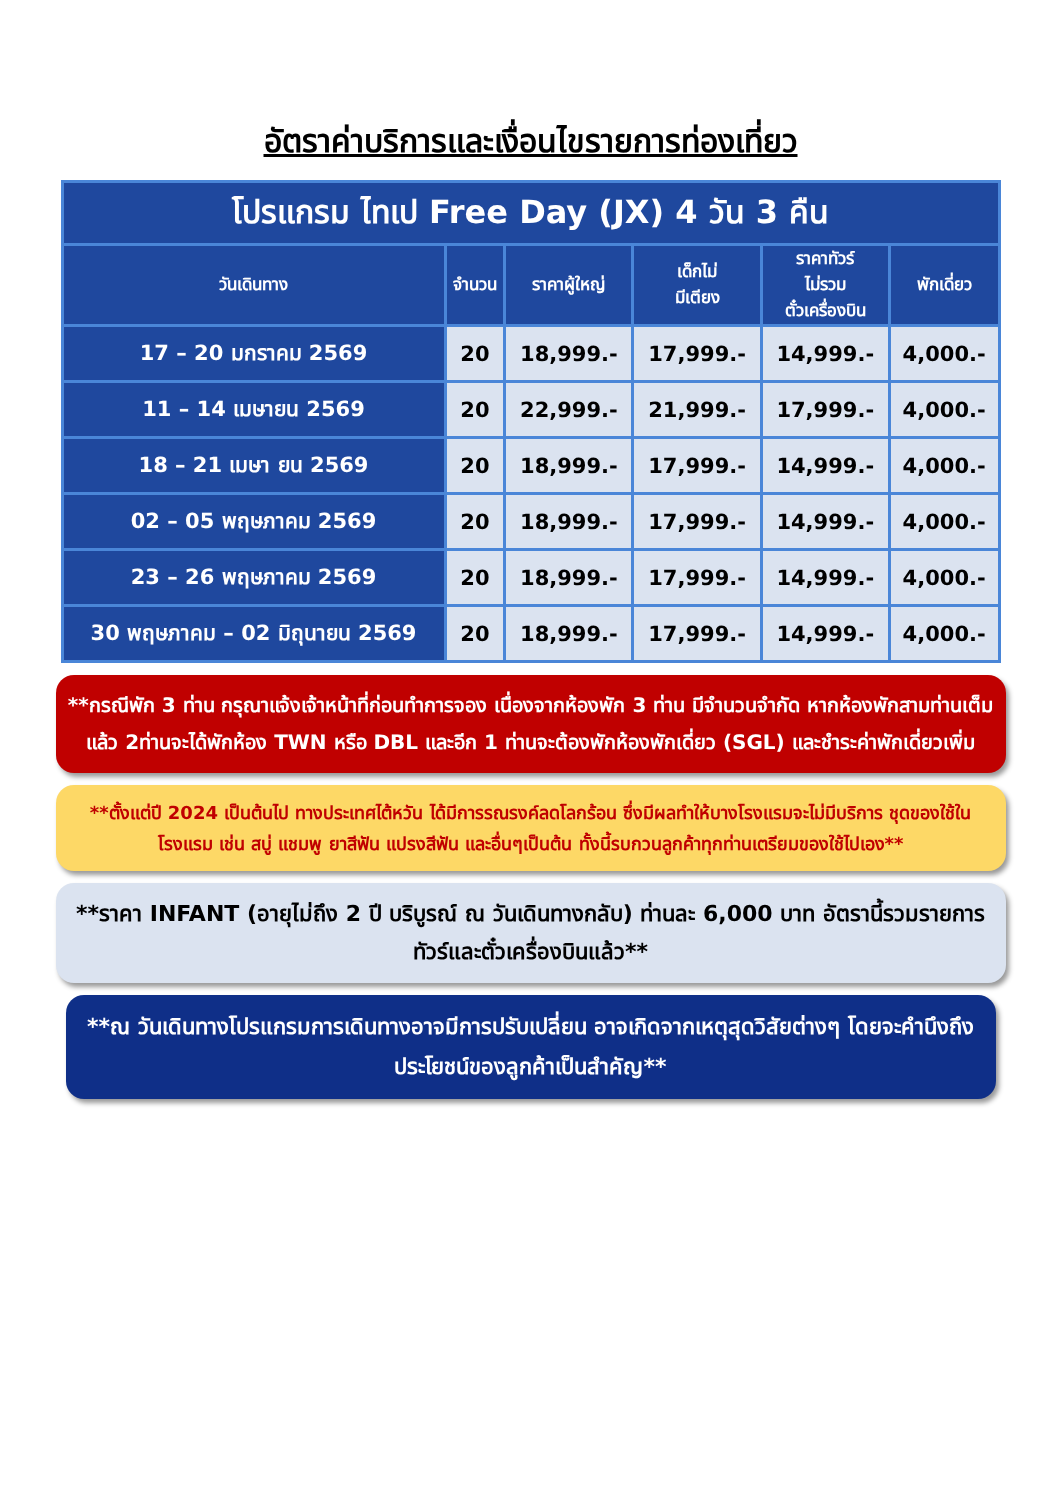อัตราค่าบริการและเงื่อนไขรายการท่องเที่ยว
| โปรแกรม ไทเป Free Day (JX) 4 วัน 3 คืน | | | | | |
| วันเดินทาง | จำนวน | ราคาผู้ใหญ่ | เด็กไม่ มีเตียง | ราคาทัวร์ ไม่รวม ตั๋วเครื่องบิน | พักเดี่ยว |
| 17 – 20 มกราคม 2569 | 20 | 18,999.- | 17,999.- | 14,999.- | 4,000.- |
| 11 – 14 เมษายน 2569 | 20 | 22,999.- | 21,999.- | 17,999.- | 4,000.- |
| 18 – 21 เมษา ยน 2569 | 20 | 18,999.- | 17,999.- | 14,999.- | 4,000.- |
| 02 – 05 พฤษภาคม 2569 | 20 | 18,999.- | 17,999.- | 14,999.- | 4,000.- |
| 23 – 26 พฤษภาคม 2569 | 20 | 18,999.- | 17,999.- | 14,999.- | 4,000.- |
| 30 พฤษภาคม – 02 มิถุนายน 2569 | 20 | 18,999.- | 17,999.- | 14,999.- | 4,000.- |
**กรณีพัก 3 ท่าน กรุณาแจ้งเจ้าหน้าที่ก่อนทำการจอง เนื่องจากห้องพัก 3 ท่าน มีจำนวนจำกัด หากห้องพักสามท่านเต็มแล้ว 2ท่านจะได้พักห้อง TWN หรือ DBL และอีก 1 ท่านจะต้องพักห้องพักเดี่ยว (SGL) และชำระค่าพักเดี่ยวเพิ่ม
**ตั้งแต่ปี 2024 เป็นต้นไป ทางประเทศไต้หวัน ได้มีการรณรงค์ลดโลกร้อน ซึ่งมีผลทำให้บางโรงแรมจะไม่มีบริการ ชุดของใช้ในโรงแรม เช่น สบู่ แชมพู ยาสีฟัน แปรงสีฟัน และอื่นๆเป็นต้น ทั้งนี้รบกวนลูกค้าทุกท่านเตรียมของใช้ไปเอง**
**ราคา INFANT (อายุไม่ถึง 2 ปี บริบูรณ์ ณ วันเดินทางกลับ) ท่านละ 6,000 บาท อัตรานี้รวมรายการทัวร์และตั๋วเครื่องบินแล้ว**
**ณ วันเดินทางโปรแกรมการเดินทางอาจมีการปรับเปลี่ยน อาจเกิดจากเหตุสุดวิสัยต่างๆ โดยจะคำนึงถึงประโยชน์ของลูกค้าเป็นสำคัญ**